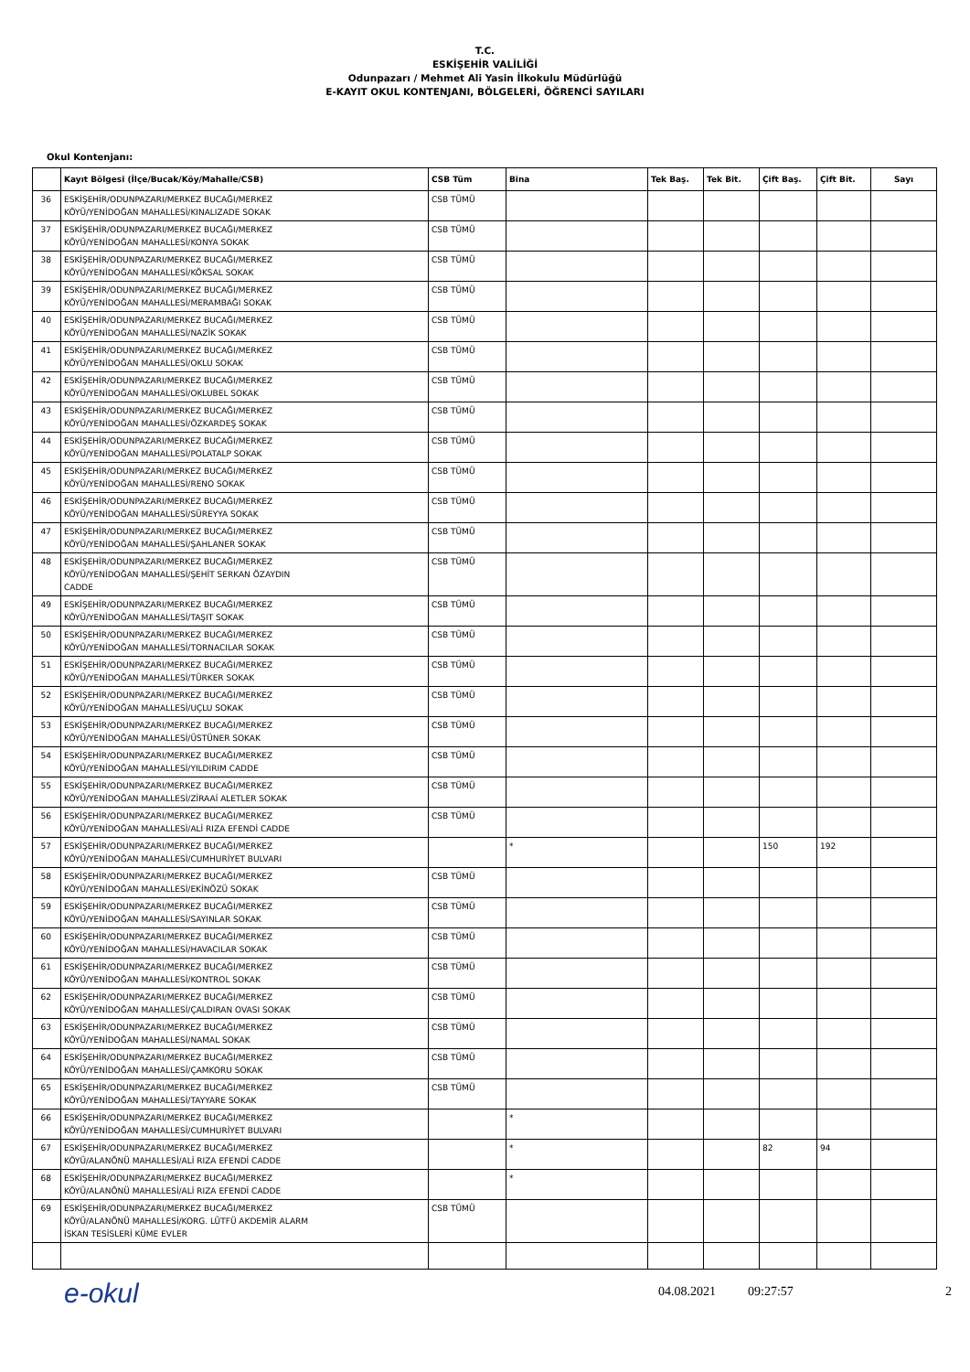T.C.
ESKİŞEHİR VALİLİĞİ
Odunpazarı / Mehmet Ali Yasin İlkokulu Müdürlüğü
E-KAYIT OKUL KONTENJANI, BÖLGELERİ, ÖĞRENCİ SAYILARI
Okul Kontenjanı:
| | Kayıt Bölgesi (İlçe/Bucak/Köy/Mahalle/CSB) | CSB Tüm | Bina | Tek Baş. | Tek Bit. | Çift Baş. | Çift Bit. | Sayı |
| --- | --- | --- | --- | --- | --- | --- | --- | --- |
| 36 | ESKİŞEHİR/ODUNPAZARI/MERKEZ BUCAĞI/MERKEZ KÖYÜ/YENİDOĞAN MAHALLESİ/KINALIZADE SOKAK | CSB TÜMÜ | | | | | | |
| 37 | ESKİŞEHİR/ODUNPAZARI/MERKEZ BUCAĞI/MERKEZ KÖYÜ/YENİDOĞAN MAHALLESİ/KONYA SOKAK | CSB TÜMÜ | | | | | | |
| 38 | ESKİŞEHİR/ODUNPAZARI/MERKEZ BUCAĞI/MERKEZ KÖYÜ/YENİDOĞAN MAHALLESİ/KÖKSAL SOKAK | CSB TÜMÜ | | | | | | |
| 39 | ESKİŞEHİR/ODUNPAZARI/MERKEZ BUCAĞI/MERKEZ KÖYÜ/YENİDOĞAN MAHALLESİ/MERAMBAĞI SOKAK | CSB TÜMÜ | | | | | | |
| 40 | ESKİŞEHİR/ODUNPAZARI/MERKEZ BUCAĞI/MERKEZ KÖYÜ/YENİDOĞAN MAHALLESİ/NAZİK SOKAK | CSB TÜMÜ | | | | | | |
| 41 | ESKİŞEHİR/ODUNPAZARI/MERKEZ BUCAĞI/MERKEZ KÖYÜ/YENİDOĞAN MAHALLESİ/OKLU SOKAK | CSB TÜMÜ | | | | | | |
| 42 | ESKİŞEHİR/ODUNPAZARI/MERKEZ BUCAĞI/MERKEZ KÖYÜ/YENİDOĞAN MAHALLESİ/OKLUBEL SOKAK | CSB TÜMÜ | | | | | | |
| 43 | ESKİŞEHİR/ODUNPAZARI/MERKEZ BUCAĞI/MERKEZ KÖYÜ/YENİDOĞAN MAHALLESİ/ÖZKARDEŞ SOKAK | CSB TÜMÜ | | | | | | |
| 44 | ESKİŞEHİR/ODUNPAZARI/MERKEZ BUCAĞI/MERKEZ KÖYÜ/YENİDOĞAN MAHALLESİ/POLATALP SOKAK | CSB TÜMÜ | | | | | | |
| 45 | ESKİŞEHİR/ODUNPAZARI/MERKEZ BUCAĞI/MERKEZ KÖYÜ/YENİDOĞAN MAHALLESİ/RENO SOKAK | CSB TÜMÜ | | | | | | |
| 46 | ESKİŞEHİR/ODUNPAZARI/MERKEZ BUCAĞI/MERKEZ KÖYÜ/YENİDOĞAN MAHALLESİ/SÜREYYA SOKAK | CSB TÜMÜ | | | | | | |
| 47 | ESKİŞEHİR/ODUNPAZARI/MERKEZ BUCAĞI/MERKEZ KÖYÜ/YENİDOĞAN MAHALLESİ/ŞAHLANER SOKAK | CSB TÜMÜ | | | | | | |
| 48 | ESKİŞEHİR/ODUNPAZARI/MERKEZ BUCAĞI/MERKEZ KÖYÜ/YENİDOĞAN MAHALLESİ/ŞEHİT SERKAN ÖZAYDIN CADDE | CSB TÜMÜ | | | | | | |
| 49 | ESKİŞEHİR/ODUNPAZARI/MERKEZ BUCAĞI/MERKEZ KÖYÜ/YENİDOĞAN MAHALLESİ/TAŞIT SOKAK | CSB TÜMÜ | | | | | | |
| 50 | ESKİŞEHİR/ODUNPAZARI/MERKEZ BUCAĞI/MERKEZ KÖYÜ/YENİDOĞAN MAHALLESİ/TORNACILAR SOKAK | CSB TÜMÜ | | | | | | |
| 51 | ESKİŞEHİR/ODUNPAZARI/MERKEZ BUCAĞI/MERKEZ KÖYÜ/YENİDOĞAN MAHALLESİ/TÜRKER SOKAK | CSB TÜMÜ | | | | | | |
| 52 | ESKİŞEHİR/ODUNPAZARI/MERKEZ BUCAĞI/MERKEZ KÖYÜ/YENİDOĞAN MAHALLESİ/UÇLU SOKAK | CSB TÜMÜ | | | | | | |
| 53 | ESKİŞEHİR/ODUNPAZARI/MERKEZ BUCAĞI/MERKEZ KÖYÜ/YENİDOĞAN MAHALLESİ/ÜSTÜNER SOKAK | CSB TÜMÜ | | | | | | |
| 54 | ESKİŞEHİR/ODUNPAZARI/MERKEZ BUCAĞI/MERKEZ KÖYÜ/YENİDOĞAN MAHALLESİ/YILDIRIM CADDE | CSB TÜMÜ | | | | | | |
| 55 | ESKİŞEHİR/ODUNPAZARI/MERKEZ BUCAĞI/MERKEZ KÖYÜ/YENİDOĞAN MAHALLESİ/ZİRAAİ ALETLER SOKAK | CSB TÜMÜ | | | | | | |
| 56 | ESKİŞEHİR/ODUNPAZARI/MERKEZ BUCAĞI/MERKEZ KÖYÜ/YENİDOĞAN MAHALLESİ/ALİ RIZA EFENDİ CADDE | CSB TÜMÜ | | | | | | |
| 57 | ESKİŞEHİR/ODUNPAZARI/MERKEZ BUCAĞI/MERKEZ KÖYÜ/YENİDOĞAN MAHALLESİ/CUMHURİYET BULVARI | | * | | | 150 | 192 | |
| 58 | ESKİŞEHİR/ODUNPAZARI/MERKEZ BUCAĞI/MERKEZ KÖYÜ/YENİDOĞAN MAHALLESİ/EKİNÖZÜ SOKAK | CSB TÜMÜ | | | | | | |
| 59 | ESKİŞEHİR/ODUNPAZARI/MERKEZ BUCAĞI/MERKEZ KÖYÜ/YENİDOĞAN MAHALLESİ/SAYINLAR SOKAK | CSB TÜMÜ | | | | | | |
| 60 | ESKİŞEHİR/ODUNPAZARI/MERKEZ BUCAĞI/MERKEZ KÖYÜ/YENİDOĞAN MAHALLESİ/HAVACILAR SOKAK | CSB TÜMÜ | | | | | | |
| 61 | ESKİŞEHİR/ODUNPAZARI/MERKEZ BUCAĞI/MERKEZ KÖYÜ/YENİDOĞAN MAHALLESİ/KONTROL SOKAK | CSB TÜMÜ | | | | | | |
| 62 | ESKİŞEHİR/ODUNPAZARI/MERKEZ BUCAĞI/MERKEZ KÖYÜ/YENİDOĞAN MAHALLESİ/ÇALDIRAN OVASI SOKAK | CSB TÜMÜ | | | | | | |
| 63 | ESKİŞEHİR/ODUNPAZARI/MERKEZ BUCAĞI/MERKEZ KÖYÜ/YENİDOĞAN MAHALLESİ/NAMAL SOKAK | CSB TÜMÜ | | | | | | |
| 64 | ESKİŞEHİR/ODUNPAZARI/MERKEZ BUCAĞI/MERKEZ KÖYÜ/YENİDOĞAN MAHALLESİ/ÇAMKORU SOKAK | CSB TÜMÜ | | | | | | |
| 65 | ESKİŞEHİR/ODUNPAZARI/MERKEZ BUCAĞI/MERKEZ KÖYÜ/YENİDOĞAN MAHALLESİ/TAYYARE SOKAK | CSB TÜMÜ | | | | | | |
| 66 | ESKİŞEHİR/ODUNPAZARI/MERKEZ BUCAĞI/MERKEZ KÖYÜ/YENİDOĞAN MAHALLESİ/CUMHURİYET BULVARI | | * | | | | | |
| 67 | ESKİŞEHİR/ODUNPAZARI/MERKEZ BUCAĞI/MERKEZ KÖYÜ/ALANÖNÜ MAHALLESİ/ALİ RIZA EFENDİ CADDE | | * | | | 82 | 94 | |
| 68 | ESKİŞEHİR/ODUNPAZARI/MERKEZ BUCAĞI/MERKEZ KÖYÜ/ALANÖNÜ MAHALLESİ/ALİ RIZA EFENDİ CADDE | | * | | | | | |
| 69 | ESKİŞEHİR/ODUNPAZARI/MERKEZ BUCAĞI/MERKEZ KÖYÜ/ALANÖNÜ MAHALLESİ/KORG. LÜTFÜ AKDEMİR ALARM İSKAN TESİSLERİ KÜME EVLER | CSB TÜMÜ | | | | | | |
e-okul
04.08.2021 09:27:57 2